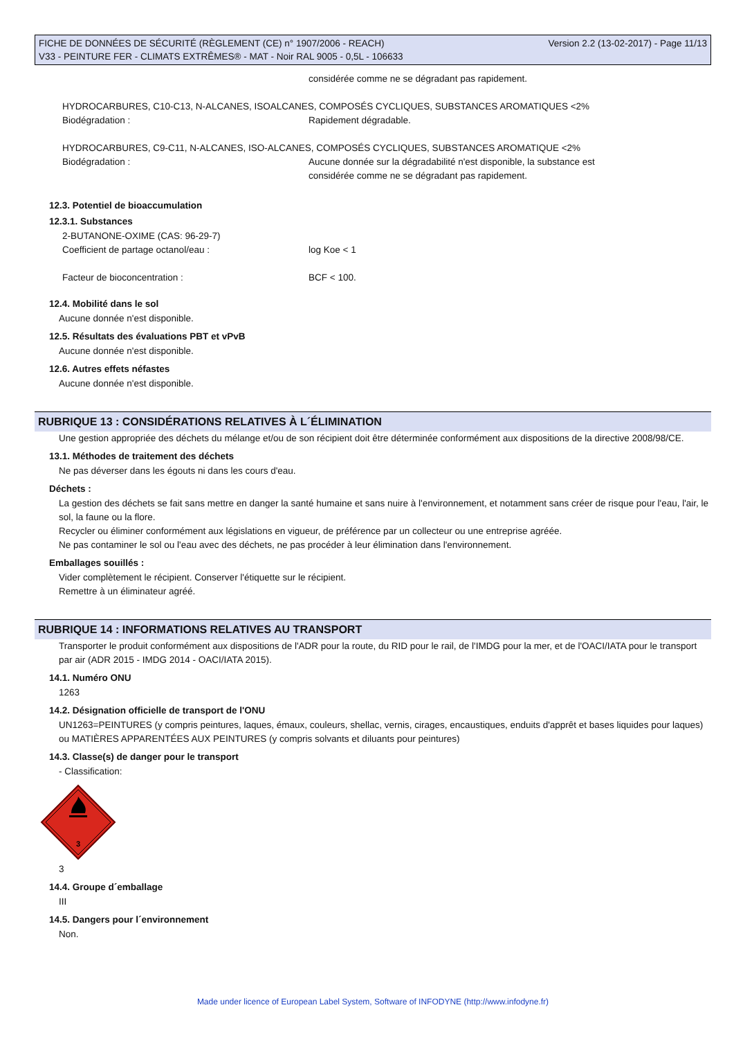Version 2.2 (13-02-2017) - Page 11/13 FICHE DE DONNÉES DE SÉCURITÉ (RÈGLEMENT (CE) n° 1907/2006 - REACH)
V33 - PEINTURE FER - CLIMATS EXTRÊMES® - MAT - Noir RAL 9005 - 0,5L - 106633
considérée comme ne se dégradant pas rapidement.
HYDROCARBURES, C10-C13, N-ALCANES, ISOALCANES, COMPOSÉS CYCLIQUES, SUBSTANCES AROMATIQUES <2%
Biodégradation : Rapidement dégradable.
HYDROCARBURES, C9-C11, N-ALCANES, ISO-ALCANES, COMPOSÉS CYCLIQUES, SUBSTANCES AROMATIQUE <2%
Biodégradation : Aucune donnée sur la dégradabilité n'est disponible, la substance est
considérée comme ne se dégradant pas rapidement.
12.3. Potentiel de bioaccumulation
12.3.1. Substances
2-BUTANONE-OXIME (CAS: 96-29-7)
Coefficient de partage octanol/eau : log Koe < 1
Facteur de bioconcentration : BCF < 100.
12.4. Mobilité dans le sol
Aucune donnée n'est disponible.
12.5. Résultats des évaluations PBT et vPvB
Aucune donnée n'est disponible.
12.6. Autres effets néfastes
Aucune donnée n'est disponible.
RUBRIQUE 13 : CONSIDÉRATIONS RELATIVES À L´ÉLIMINATION
Une gestion appropriée des déchets du mélange et/ou de son récipient doit être déterminée conformément aux dispositions de la directive 2008/98/CE.
13.1. Méthodes de traitement des déchets
Ne pas déverser dans les égouts ni dans les cours d'eau.
Déchets :
La gestion des déchets se fait sans mettre en danger la santé humaine et sans nuire à l'environnement, et notamment sans créer de risque pour l'eau, l'air, le sol, la faune ou la flore.
Recycler ou éliminer conformément aux législations en vigueur, de préférence par un collecteur ou une entreprise agréée.
Ne pas contaminer le sol ou l'eau avec des déchets, ne pas procéder à leur élimination dans l'environnement.
Emballages souillés :
Vider complètement le récipient. Conserver l'étiquette sur le récipient.
Remettre à un éliminateur agréé.
RUBRIQUE 14 : INFORMATIONS RELATIVES AU TRANSPORT
Transporter le produit conformément aux dispositions de l'ADR pour la route, du RID pour le rail, de l'IMDG pour la mer, et de l'OACI/IATA pour le transport par air (ADR 2015 - IMDG 2014 - OACI/IATA 2015).
14.1. Numéro ONU
1263
14.2. Désignation officielle de transport de l'ONU
UN1263=PEINTURES (y compris peintures, laques, émaux, couleurs, shellac, vernis, cirages, encaustiques, enduits d'apprêt et bases liquides pour laques) ou MATIÈRES APPARENTÉES AUX PEINTURES (y compris solvants et diluants pour peintures)
14.3. Classe(s) de danger pour le transport
- Classification:
3
3
14.4. Groupe d´emballage
III
14.5. Dangers pour l´environnement
Non.
Made under licence of European Label System, Software of INFODYNE (http://www.infodyne.fr)